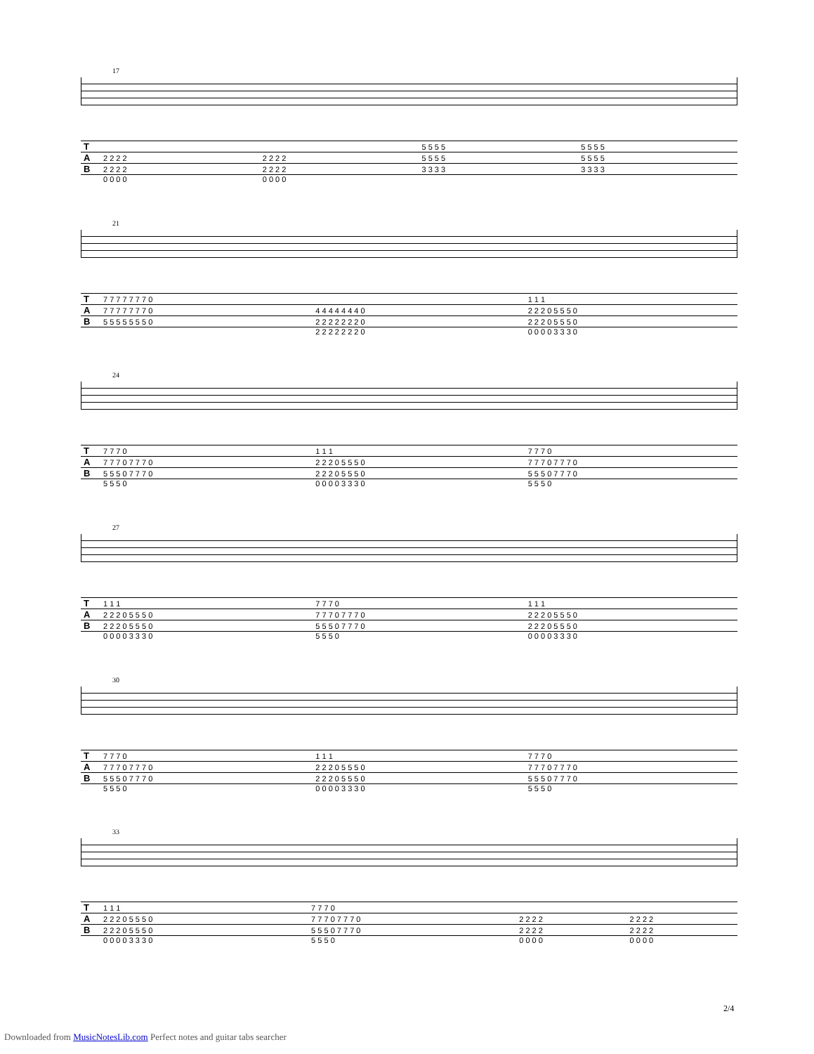17
| T | | | 5 5 5 5 | 5 5 5 5 |
| A | 2 2 2 2 | 2 2 2 2 | 5 5 5 5 | 5 5 5 5 |
| B | 2 2 2 2 | 2 2 2 2 | 3 3 3 3 | 3 3 3 3 |
| | 0 0 0 0 | 0 0 0 0 | | |
21
| T | 7 7 7 7 7 7 7 0 | | 1 1 1 |
| A | 7 7 7 7 7 7 7 0 | 4 4 4 4 4 4 4 0 | 2 2 2 0 5 5 5 0 |
| B | 5 5 5 5 5 5 5 0 | 2 2 2 2 2 2 2 0 | 2 2 2 0 5 5 5 0 |
| | | 2 2 2 2 2 2 2 0 | 0 0 0 0 3 3 3 0 |
24
| T | 7 7 7 0 | 1 1 1 | 7 7 7 0 |
| A | 7 7 7 0 7 7 7 0 | 2 2 2 0 5 5 5 0 | 7 7 7 0 7 7 7 0 |
| B | 5 5 5 0 7 7 7 0 | 2 2 2 0 5 5 5 0 | 5 5 5 0 7 7 7 0 |
| | 5 5 5 0 | 0 0 0 0 3 3 3 0 | 5 5 5 0 |
27
| T | 1 1 1 | 7 7 7 0 | 1 1 1 |
| A | 2 2 2 0 5 5 5 0 | 7 7 7 0 7 7 7 0 | 2 2 2 0 5 5 5 0 |
| B | 2 2 2 0 5 5 5 0 | 5 5 5 0 7 7 7 0 | 2 2 2 0 5 5 5 0 |
| | 0 0 0 0 3 3 3 0 | 5 5 5 0 | 0 0 0 0 3 3 3 0 |
30
| T | 7 7 7 0 | 1 1 1 | 7 7 7 0 |
| A | 7 7 7 0 7 7 7 0 | 2 2 2 0 5 5 5 0 | 7 7 7 0 7 7 7 0 |
| B | 5 5 5 0 7 7 7 0 | 2 2 2 0 5 5 5 0 | 5 5 5 0 7 7 7 0 |
| | 5 5 5 0 | 0 0 0 0 3 3 3 0 | 5 5 5 0 |
33
| T | 1 1 1 | 7 7 7 0 | | |
| A | 2 2 2 0 5 5 5 0 | 7 7 7 0 7 7 7 0 | 2 2 2 2 | 2 2 2 2 |
| B | 2 2 2 0 5 5 5 0 | 5 5 5 0 7 7 7 0 | 2 2 2 2 | 2 2 2 2 |
| | 0 0 0 0 3 3 3 0 | 5 5 5 0 | 0 0 0 0 | 0 0 0 0 |
2/4
Downloaded from MusicNotesLib.com Perfect notes and guitar tabs searcher